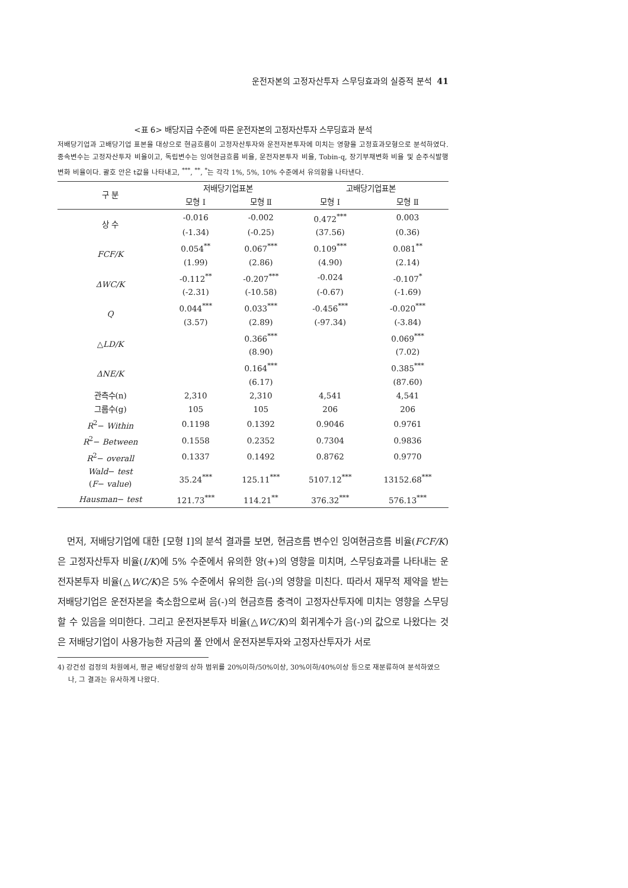운전자본의 고정자산투자 스무딩효과의 실증적 분석 41
<표 6> 배당지급 수준에 따른 운전자본의 고정자산투자 스무딩효과 분석
저배당기업과 고배당기업 표본을 대상으로 현금흐름이 고정자산투자와 운전자본투자에 미치는 영향을 고정효과모형으로 분석하였다. 종속변수는 고정자산투자 비율이고, 독립변수는 잉여현금흐름 비율, 운전자본투자 비율, Tobin-q, 장기부채변화 비율 및 순주식발행변화 비율이다. 괄호 안은 t값을 나타내고, <sup>***</sup>, <sup>**</sup>, <sup>*</sup>는 각각 1%, 5%, 10% 수준에서 유의함을 나타낸다.
| 구 분 | 저배당기업표본 | | 고배당기업표본 | |
| --- | --- | --- | --- | --- |
| | 모형 Ⅰ | 모형 Ⅱ | 모형 Ⅰ | 모형 Ⅱ |
| 상 수 | -0.016 | -0.002 | 0.472<sup>***</sup> | 0.003 |
| | (-1.34) | (-0.25) | (37.56) | (0.36) |
| FCF/K | 0.054<sup>**</sup> | 0.067<sup>***</sup> | 0.109<sup>***</sup> | 0.081<sup>**</sup> |
| | (1.99) | (2.86) | (4.90) | (2.14) |
| ΔWC/K | -0.112<sup>**</sup> | -0.207<sup>***</sup> | -0.024 | -0.107<sup>*</sup> |
| | (-2.31) | (-10.58) | (-0.67) | (-1.69) |
| Q | 0.044<sup>***</sup> | 0.033<sup>***</sup> | -0.456<sup>***</sup> | -0.020<sup>***</sup> |
| | (3.57) | (2.89) | (-97.34) | (-3.84) |
| △ LD/K | | 0.366<sup>***</sup> | | 0.069<sup>***</sup> |
| | | (8.90) | | (7.02) |
| ΔNE/K | | 0.164<sup>***</sup> | | 0.385<sup>***</sup> |
| | | (6.17) | | (87.60) |
| 관측수(n) | 2,310 | 2,310 | 4,541 | 4,541 |
| 그룹수(g) | 105 | 105 | 206 | 206 |
| R<sup>2</sup>− Within | 0.1198 | 0.1392 | 0.9046 | 0.9761 |
| R<sup>2</sup>− Between | 0.1558 | 0.2352 | 0.7304 | 0.9836 |
| R<sup>2</sup>− overall | 0.1337 | 0.1492 | 0.8762 | 0.9770 |
| Wald − test ( F − value ) | 35.24<sup>***</sup> | 125.11<sup>***</sup> | 5107.12<sup>***</sup> | 13152.68<sup>***</sup> |
| Hausman − test | 121.73<sup>***</sup> | 114.21<sup>**</sup> | 376.32<sup>***</sup> | 576.13<sup>***</sup> |
먼저, 저배당기업에 대한 [모형 Ⅰ]의 분석 결과를 보면, 현금흐름 변수인 잉여현금흐름 비율(FCF/K)은 고정자산투자 비율(I/K)에 5% 수준에서 유의한 양(+)의 영향을 미치며, 스무딩효과를 나타내는 운전자본투자 비율(△WC/K)은 5% 수준에서 유의한 음(-)의 영향을 미친다. 따라서 재무적 제약을 받는 저배당기업은 운전자본을 축소함으로써 음(-)의 현금흐름 충격이 고정자산투자에 미치는 영향을 스무딩할 수 있음을 의미한다. 그리고 운전자본투자 비율(△WC/K)의 회귀계수가 음(-)의 값으로 나왔다는 것은 저배당기업이 사용가능한 자금의 풀 안에서 운전자본투자와 고정자산투자가 서로
4) 강건성 검정의 차원에서, 평균 배당성향의 상하 범위를 20%이하/50%이상, 30%이하/40%이상 등으로 재분류하여 분석하였으나, 그 결과는 유사하게 나왔다.